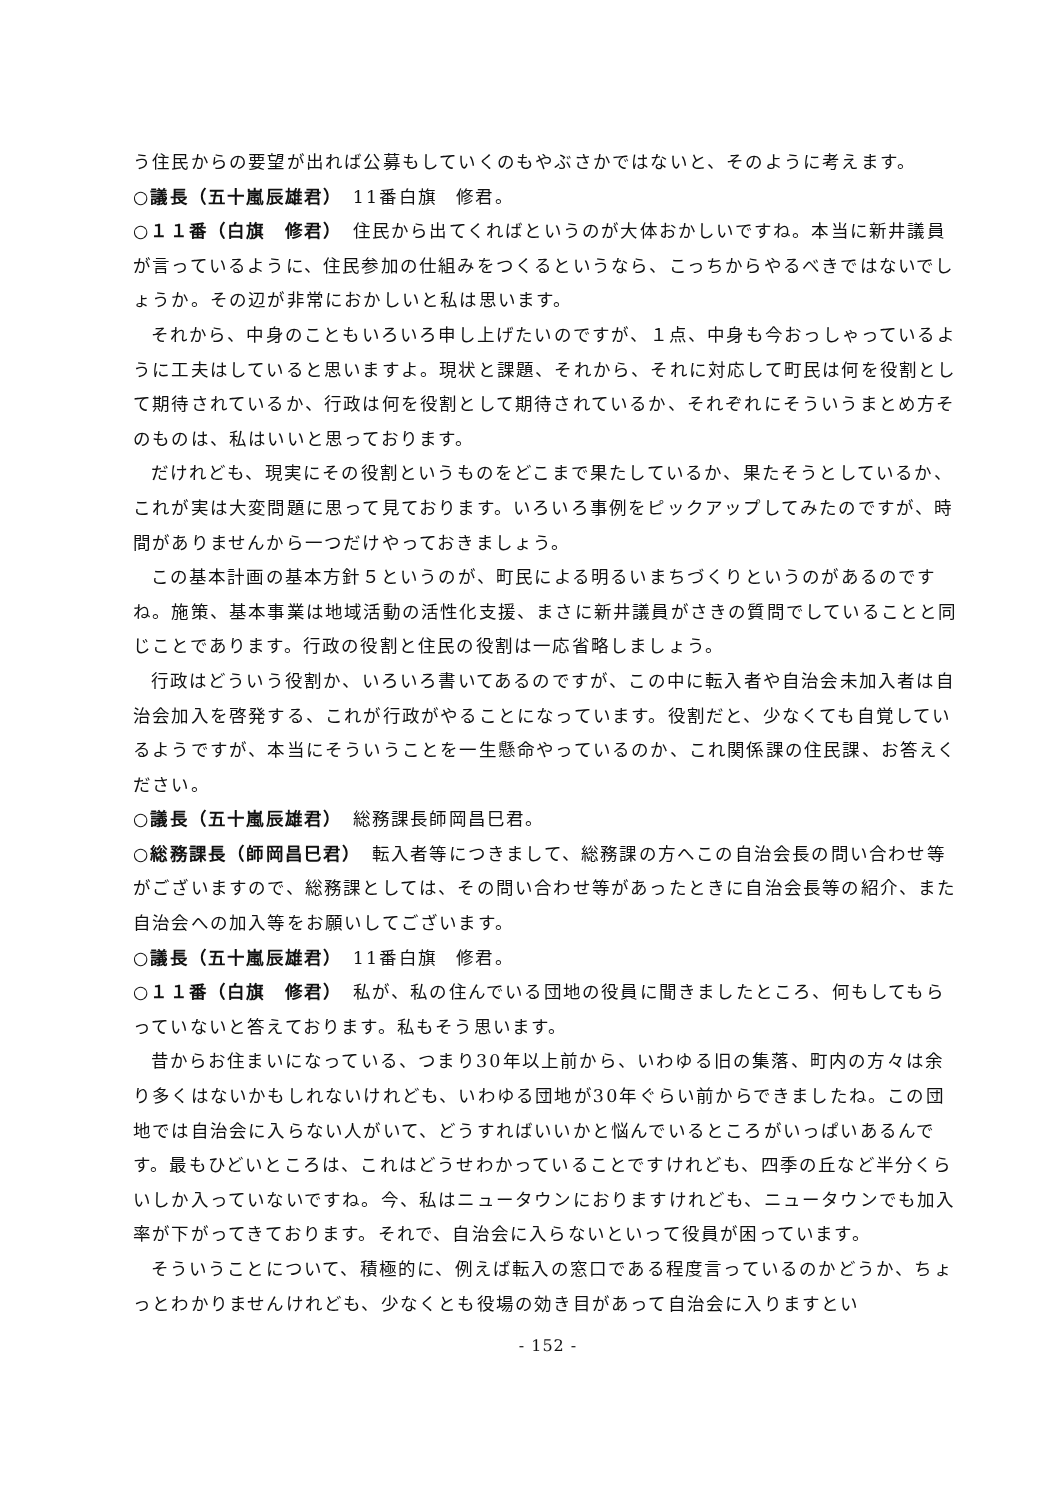う住民からの要望が出れば公募もしていくのもやぶさかではないと、そのように考えます。
○議長（五十嵐辰雄君）　11番白旗　修君。
○１１番（白旗　修君）　住民から出てくればというのが大体おかしいですね。本当に新井議員が言っているように、住民参加の仕組みをつくるというなら、こっちからやるべきではないでしょうか。その辺が非常におかしいと私は思います。
それから、中身のこともいろいろ申し上げたいのですが、１点、中身も今おっしゃっているように工夫はしていると思いますよ。現状と課題、それから、それに対応して町民は何を役割として期待されているか、行政は何を役割として期待されているか、それぞれにそういうまとめ方そのものは、私はいいと思っております。
だけれども、現実にその役割というものをどこまで果たしているか、果たそうとしているか、これが実は大変問題に思って見ております。いろいろ事例をピックアップしてみたのですが、時間がありませんから一つだけやっておきましょう。
この基本計画の基本方針５というのが、町民による明るいまちづくりというのがあるのですね。施策、基本事業は地域活動の活性化支援、まさに新井議員がさきの質問でしていることと同じことであります。行政の役割と住民の役割は一応省略しましょう。
行政はどういう役割か、いろいろ書いてあるのですが、この中に転入者や自治会未加入者は自治会加入を啓発する、これが行政がやることになっています。役割だと、少なくても自覚しているようですが、本当にそういうことを一生懸命やっているのか、これ関係課の住民課、お答えください。
○議長（五十嵐辰雄君）　総務課長師岡昌巳君。
○総務課長（師岡昌巳君）　転入者等につきまして、総務課の方へこの自治会長の問い合わせ等がございますので、総務課としては、その問い合わせ等があったときに自治会長等の紹介、また自治会への加入等をお願いしてございます。
○議長（五十嵐辰雄君）　11番白旗　修君。
○１１番（白旗　修君）　私が、私の住んでいる団地の役員に聞きましたところ、何もしてもらっていないと答えております。私もそう思います。
昔からお住まいになっている、つまり30年以上前から、いわゆる旧の集落、町内の方々は余り多くはないかもしれないけれども、いわゆる団地が30年ぐらい前からできましたね。この団地では自治会に入らない人がいて、どうすればいいかと悩んでいるところがいっぱいあるんです。最もひどいところは、これはどうせわかっていることですけれども、四季の丘など半分くらいしか入っていないですね。今、私はニュータウンにおりますけれども、ニュータウンでも加入率が下がってきております。それで、自治会に入らないといって役員が困っています。
そういうことについて、積極的に、例えば転入の窓口である程度言っているのかどうか、ちょっとわかりませんけれども、少なくとも役場の効き目があって自治会に入りますとい
- 152 -